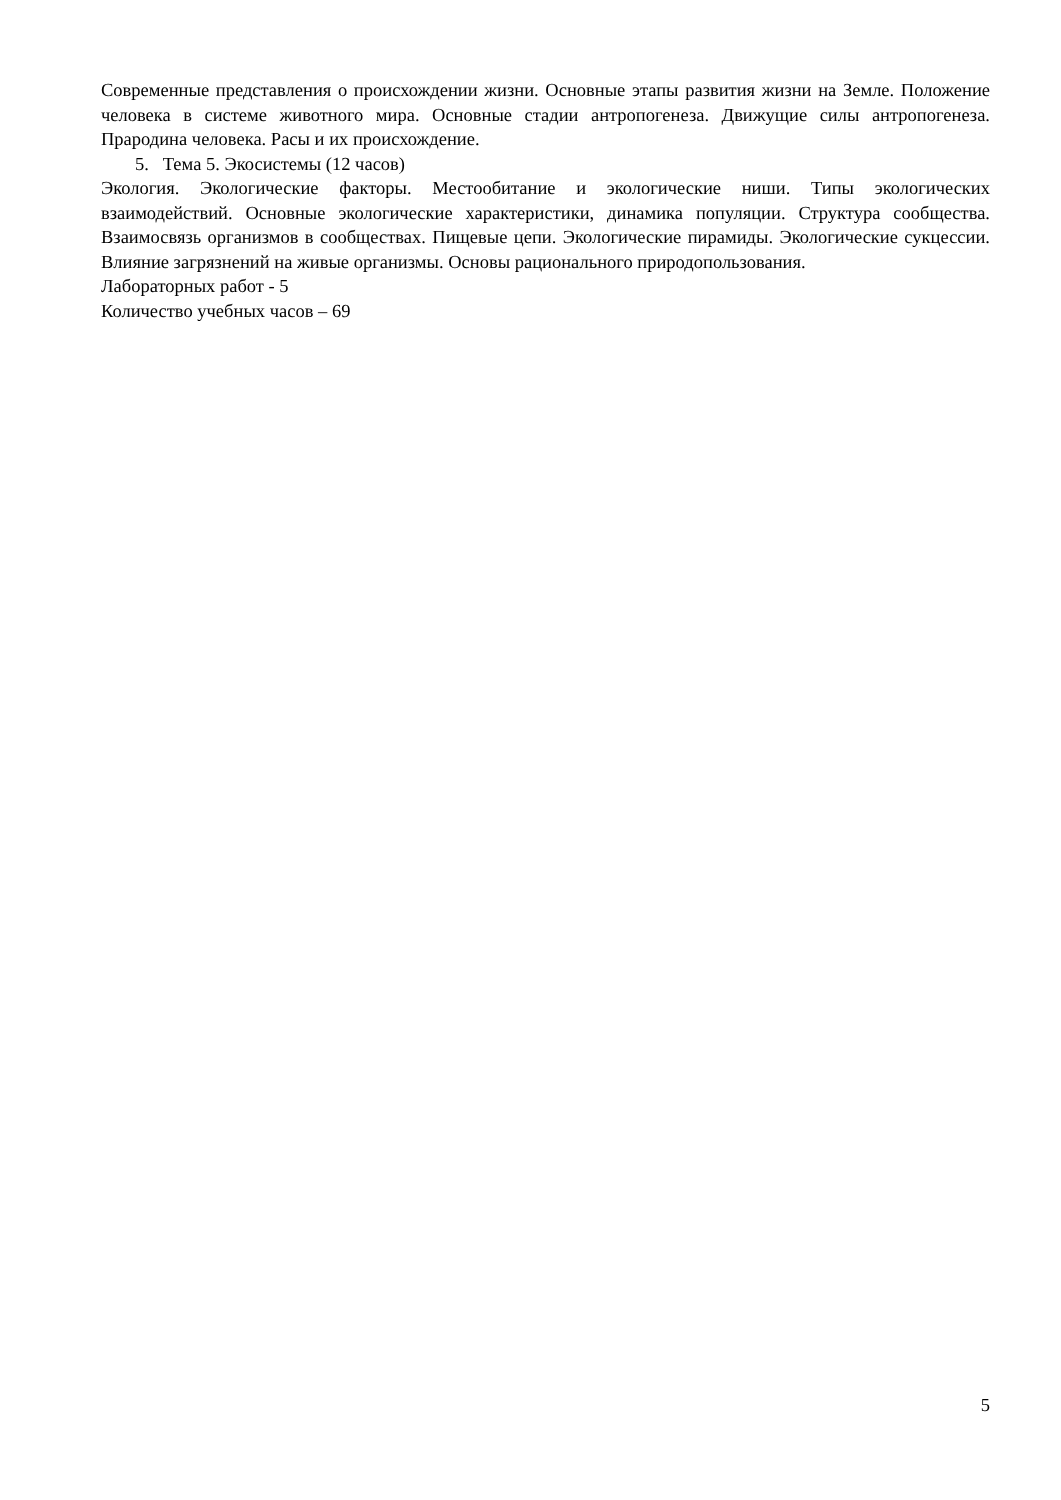Современные представления о происхождении жизни. Основные этапы развития жизни на Земле. Положение человека в системе животного мира. Основные стадии антропогенеза. Движущие силы антропогенеза. Прародина человека. Расы и их происхождение.
5. Тема 5. Экосистемы (12 часов)
Экология. Экологические факторы. Местообитание и экологические ниши. Типы экологических взаимодействий. Основные экологические характеристики, динамика популяции. Структура сообщества. Взаимосвязь организмов в сообществах. Пищевые цепи. Экологические пирамиды. Экологические сукцессии. Влияние загрязнений на живые организмы. Основы рационального природопользования.
Лабораторных работ - 5
Количество учебных часов – 69
5